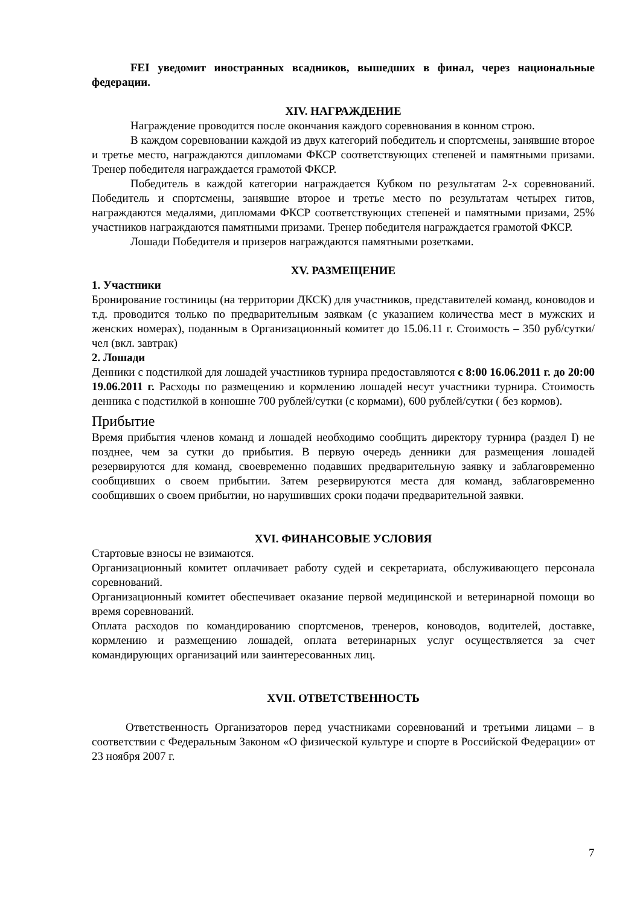FEI уведомит иностранных всадников, вышедших в финал, через национальные федерации.
XIV. НАГРАЖДЕНИЕ
Награждение проводится после окончания каждого соревнования в конном строю.
В каждом соревновании каждой из двух категорий победитель и спортсмены, занявшие второе и третье место, награждаются дипломами ФКСР соответствующих степеней и памятными призами. Тренер победителя награждается грамотой ФКСР.
Победитель в каждой категории награждается Кубком по результатам 2-х соревнований. Победитель и спортсмены, занявшие второе и третье место по результатам четырех гитов, награждаются медалями, дипломами ФКСР соответствующих степеней и памятными призами, 25% участников награждаются памятными призами. Тренер победителя награждается грамотой ФКСР.
Лошади Победителя и призеров награждаются памятными розетками.
XV. РАЗМЕЩЕНИЕ
1. Участники
Бронирование гостиницы (на территории ДКСК) для участников, представителей команд, коноводов и т.д. проводится только по предварительным заявкам (с указанием количества мест в мужских и женских номерах), поданным в Организационный комитет до 15.06.11 г. Стоимость – 350 руб/сутки/чел (вкл. завтрак)
2. Лошади
Денники с подстилкой для лошадей участников турнира предоставляются с 8:00 16.06.2011 г. до 20:00 19.06.2011 г. Расходы по размещению и кормлению лошадей несут участники турнира. Стоимость денника с подстилкой в конюшне 700 рублей/сутки (с кормами), 600 рублей/сутки ( без кормов).
Прибытие
Время прибытия членов команд и лошадей необходимо сообщить директору турнира (раздел I) не позднее, чем за сутки до прибытия. В первую очередь денники для размещения лошадей резервируются для команд, своевременно подавших предварительную заявку и заблаговременно сообщивших о своем прибытии. Затем резервируются места для команд, заблаговременно сообщивших о своем прибытии, но нарушивших сроки подачи предварительной заявки.
XVI. ФИНАНСОВЫЕ УСЛОВИЯ
Стартовые взносы не взимаются.
Организационный комитет оплачивает работу судей и секретариата, обслуживающего персонала соревнований.
Организационный комитет обеспечивает оказание первой медицинской и ветеринарной помощи во время соревнований.
Оплата расходов по командированию спортсменов, тренеров, коноводов, водителей, доставке, кормлению и размещению лошадей, оплата ветеринарных услуг осуществляется за счет командирующих организаций или заинтересованных лиц.
XVII. ОТВЕТСТВЕННОСТЬ
Ответственность Организаторов перед участниками соревнований и третьими лицами – в соответствии с Федеральным Законом «О физической культуре и спорте в Российской Федерации» от 23 ноября 2007 г.
7